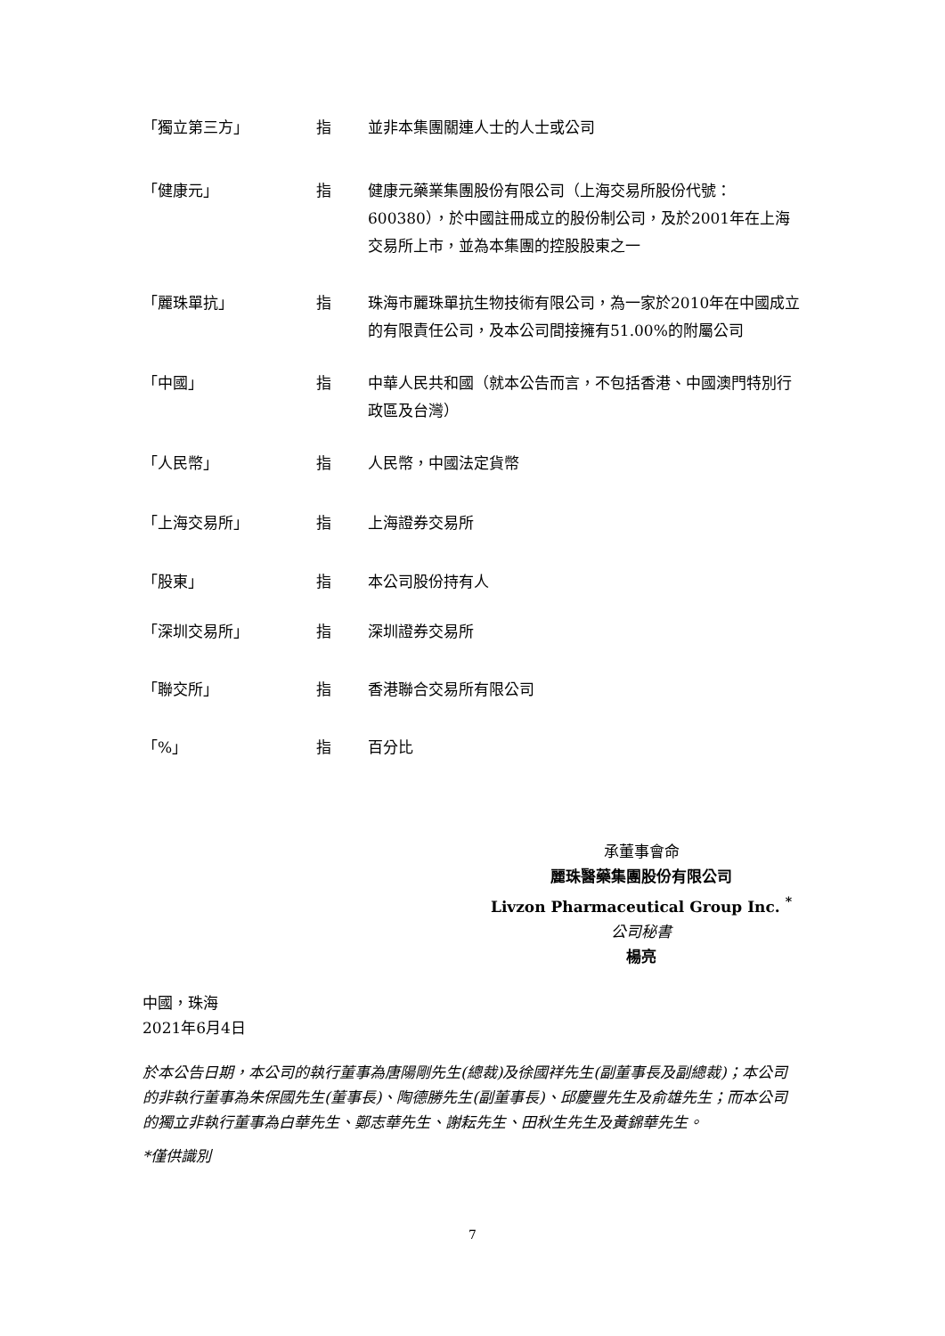| 「獨立第三方」 | 指 | 並非本集團關連人士的人士或公司 |
| 「健康元」 | 指 | 健康元藥業集團股份有限公司（上海交易所股份代號：600380），於中國註冊成立的股份制公司，及於2001年在上海交易所上市，並為本集團的控股股東之一 |
| 「麗珠單抗」 | 指 | 珠海市麗珠單抗生物技術有限公司，為一家於2010年在中國成立的有限責任公司，及本公司間接擁有51.00%的附屬公司 |
| 「中國」 | 指 | 中華人民共和國（就本公告而言，不包括香港、中國澳門特別行政區及台灣） |
| 「人民幣」 | 指 | 人民幣，中國法定貨幣 |
| 「上海交易所」 | 指 | 上海證券交易所 |
| 「股東」 | 指 | 本公司股份持有人 |
| 「深圳交易所」 | 指 | 深圳證券交易所 |
| 「聯交所」 | 指 | 香港聯合交易所有限公司 |
| 「%」 | 指 | 百分比 |
承董事會命
麗珠醫藥集團股份有限公司
Livzon Pharmaceutical Group Inc. <sup>*</sup>
公司秘書
楊亮
中國，珠海
2021年6月4日
於本公告日期，本公司的執行董事為唐陽剛先生(總裁)及徐國祥先生(副董事長及副總裁)；本公司的非執行董事為朱保國先生(董事長)、陶德勝先生(副董事長)、邱慶豐先生及俞雄先生；而本公司的獨立非執行董事為白華先生、鄭志華先生、謝耘先生、田秋生先生及黃錦華先生。
*僅供識別
7